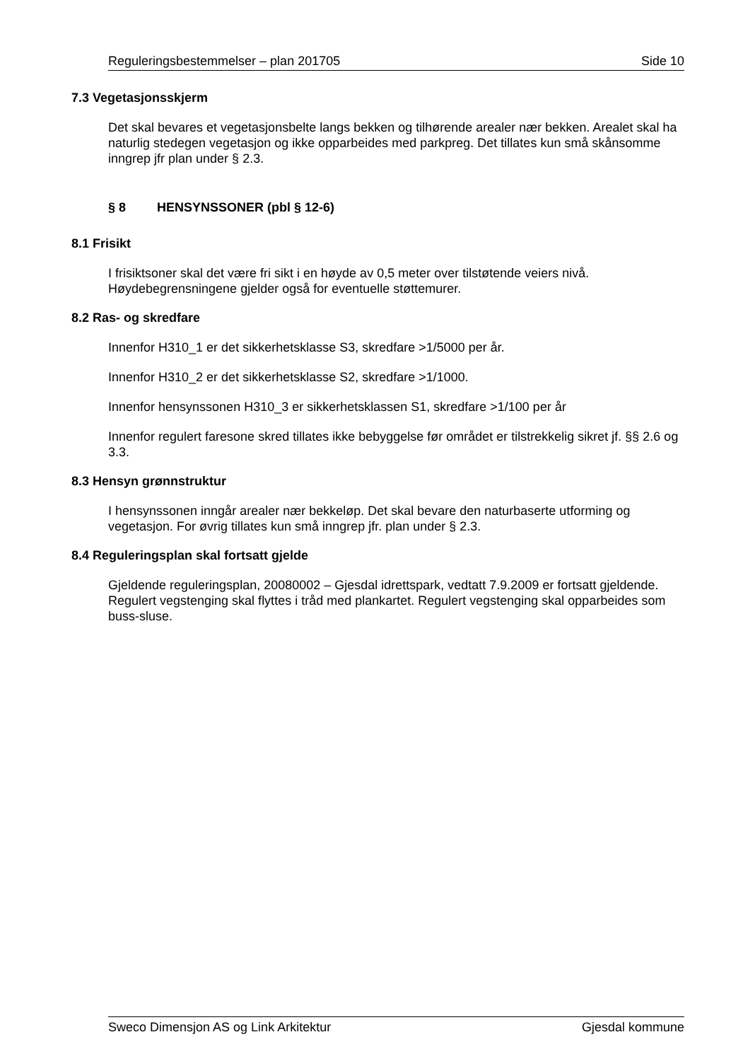Reguleringsbestemmelser – plan 201705 Side 10
7.3 Vegetasjonsskjerm
Det skal bevares et vegetasjonsbelte langs bekken og tilhørende arealer nær bekken. Arealet skal ha naturlig stedegen vegetasjon og ikke opparbeides med parkpreg. Det tillates kun små skånsomme inngrep jfr plan under § 2.3.
§ 8 HENSYNSSONER (pbl § 12-6)
8.1 Frisikt
I frisiktsoner skal det være fri sikt i en høyde av 0,5 meter over tilstøtende veiers nivå. Høydebegrensningene gjelder også for eventuelle støttemurer.
8.2 Ras- og skredfare
Innenfor H310_1 er det sikkerhetsklasse S3, skredfare >1/5000 per år.
Innenfor H310_2 er det sikkerhetsklasse S2, skredfare >1/1000.
Innenfor hensynssonen H310_3 er sikkerhetsklassen S1, skredfare >1/100 per år
Innenfor regulert faresone skred tillates ikke bebyggelse før området er tilstrekkelig sikret jf. §§ 2.6 og 3.3.
8.3 Hensyn grønnstruktur
I hensynssonen inngår arealer nær bekkeløp. Det skal bevare den naturbaserte utforming og vegetasjon. For øvrig tillates kun små inngrep jfr. plan under § 2.3.
8.4 Reguleringsplan skal fortsatt gjelde
Gjeldende reguleringsplan, 20080002 – Gjesdal idrettspark, vedtatt 7.9.2009 er fortsatt gjeldende. Regulert vegstenging skal flyttes i tråd med plankartet. Regulert vegstenging skal opparbeides som buss-sluse.
Sweco Dimensjon AS og Link Arkitektur Gjesdal kommune